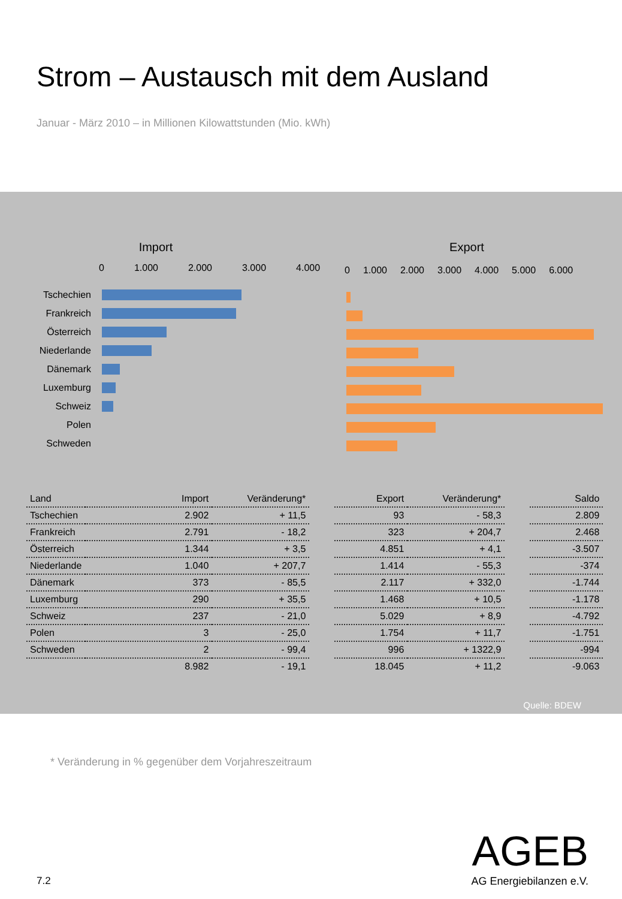Strom – Austausch mit dem Ausland
Januar - März 2010 – in Millionen Kilowattstunden (Mio. kWh)
Import
0 1.000 2.000 3.000 4.000
Tschechien
Frankreich
Österreich
Niederlande
Dänemark
Luxemburg
Schweiz
Polen
Schweden
Export
0 1.000 2.000 3.000 4.000 5.000 6.000
| Land | Import | Veränderung* | | Export | Veränderung* | | Saldo |
| --- | --- | --- | --- | --- | --- | --- | --- |
| Tschechien | 2.902 | + 11,5 | | 93 | - 58,3 | | 2.809 |
| Frankreich | 2.791 | - 18,2 | | 323 | + 204,7 | | 2.468 |
| Österreich | 1.344 | + 3,5 | | 4.851 | + 4,1 | | -3.507 |
| Niederlande | 1.040 | + 207,7 | | 1.414 | - 55,3 | | -374 |
| Dänemark | 373 | - 85,5 | | 2.117 | + 332,0 | | -1.744 |
| Luxemburg | 290 | + 35,5 | | 1.468 | + 10,5 | | -1.178 |
| Schweiz | 237 | - 21,0 | | 5.029 | + 8,9 | | -4.792 |
| Polen | 3 | - 25,0 | | 1.754 | + 11,7 | | -1.751 |
| Schweden | 2 | - 99,4 | | 996 | + 1322,9 | | -994 |
| | 8.982 | - 19,1 | | 18.045 | + 11,2 | | -9.063 |
Quelle: BDEW
* Veränderung in % gegenüber dem Vorjahreszeitraum
AGEB
AG Energiebilanzen e.V.
7.2